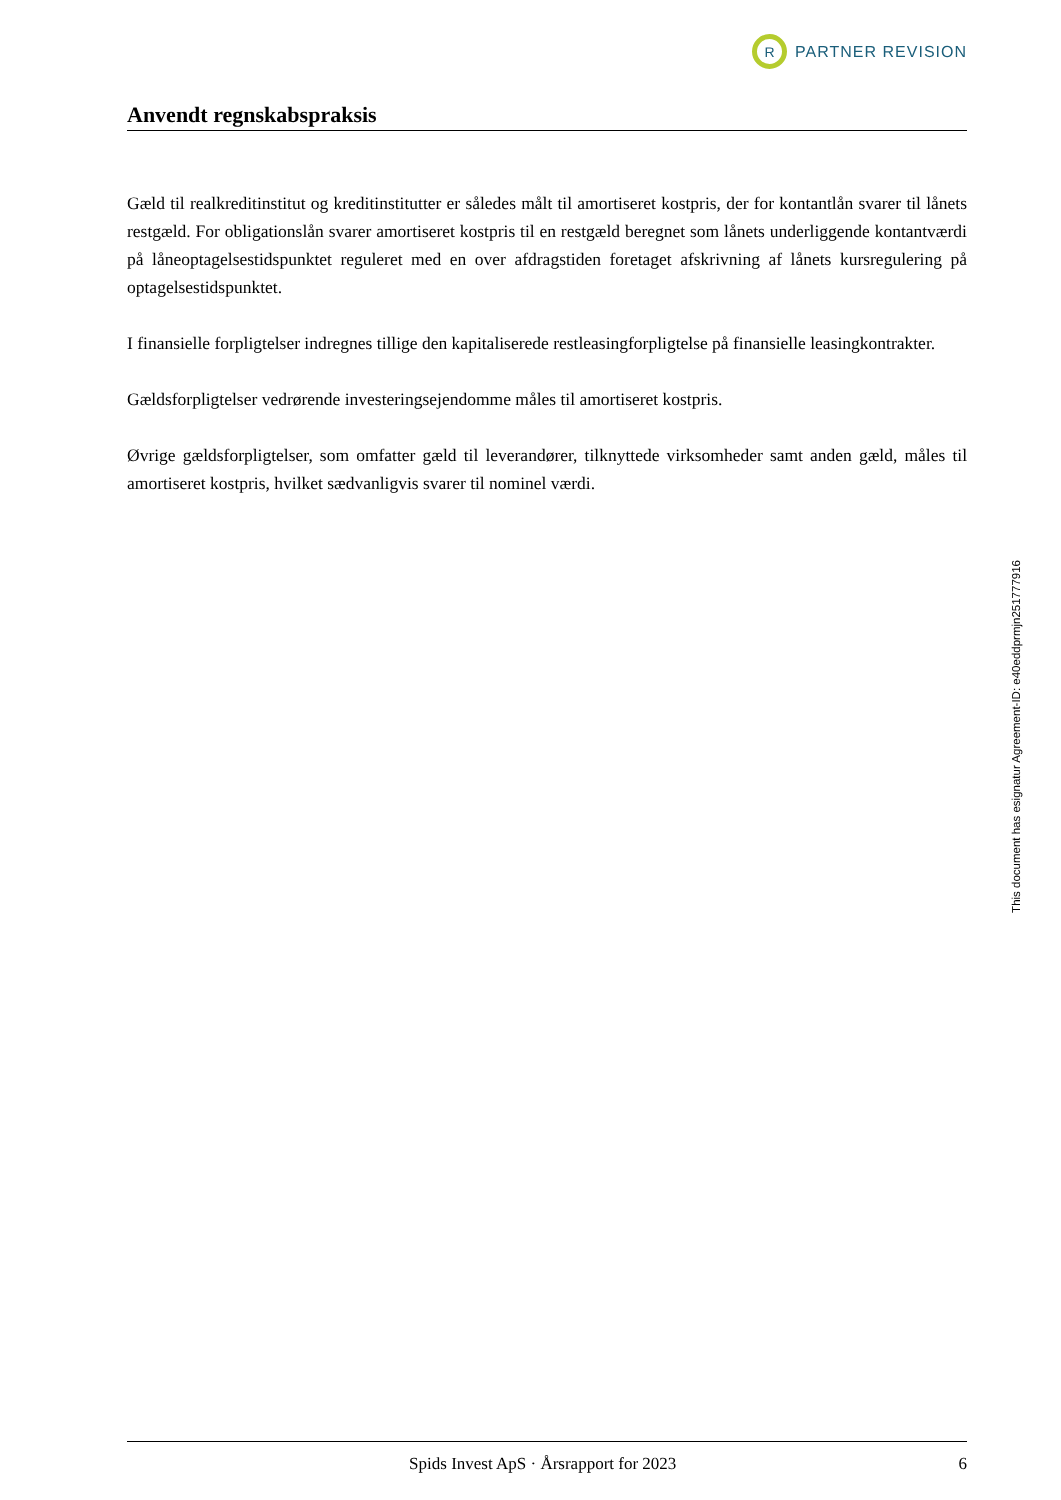R
PARTNER REVISION
Anvendt regnskabspraksis
Gæld til realkreditinstitut og kreditinstitutter er således målt til amortiseret kostpris, der for kontantlån svarer til lånets restgæld. For obligationslån svarer amortiseret kostpris til en restgæld beregnet som lånets underliggende kontantværdi på låneoptagelsestidspunktet reguleret med en over afdragstiden foretaget afskrivning af lånets kursregulering på optagelsestidspunktet.
I finansielle forpligtelser indregnes tillige den kapitaliserede restleasingforpligtelse på finansielle leasingkontrakter.
Gældsforpligtelser vedrørende investeringsejendomme måles til amortiseret kostpris.
Øvrige gældsforpligtelser, som omfatter gæld til leverandører, tilknyttede virksomheder samt anden gæld, måles til amortiseret kostpris, hvilket sædvanligvis svarer til nominel værdi.
This document has esignatur Agreement-ID: e40eddprmjn251777916
Spids Invest ApS · Årsrapport for 2023
6